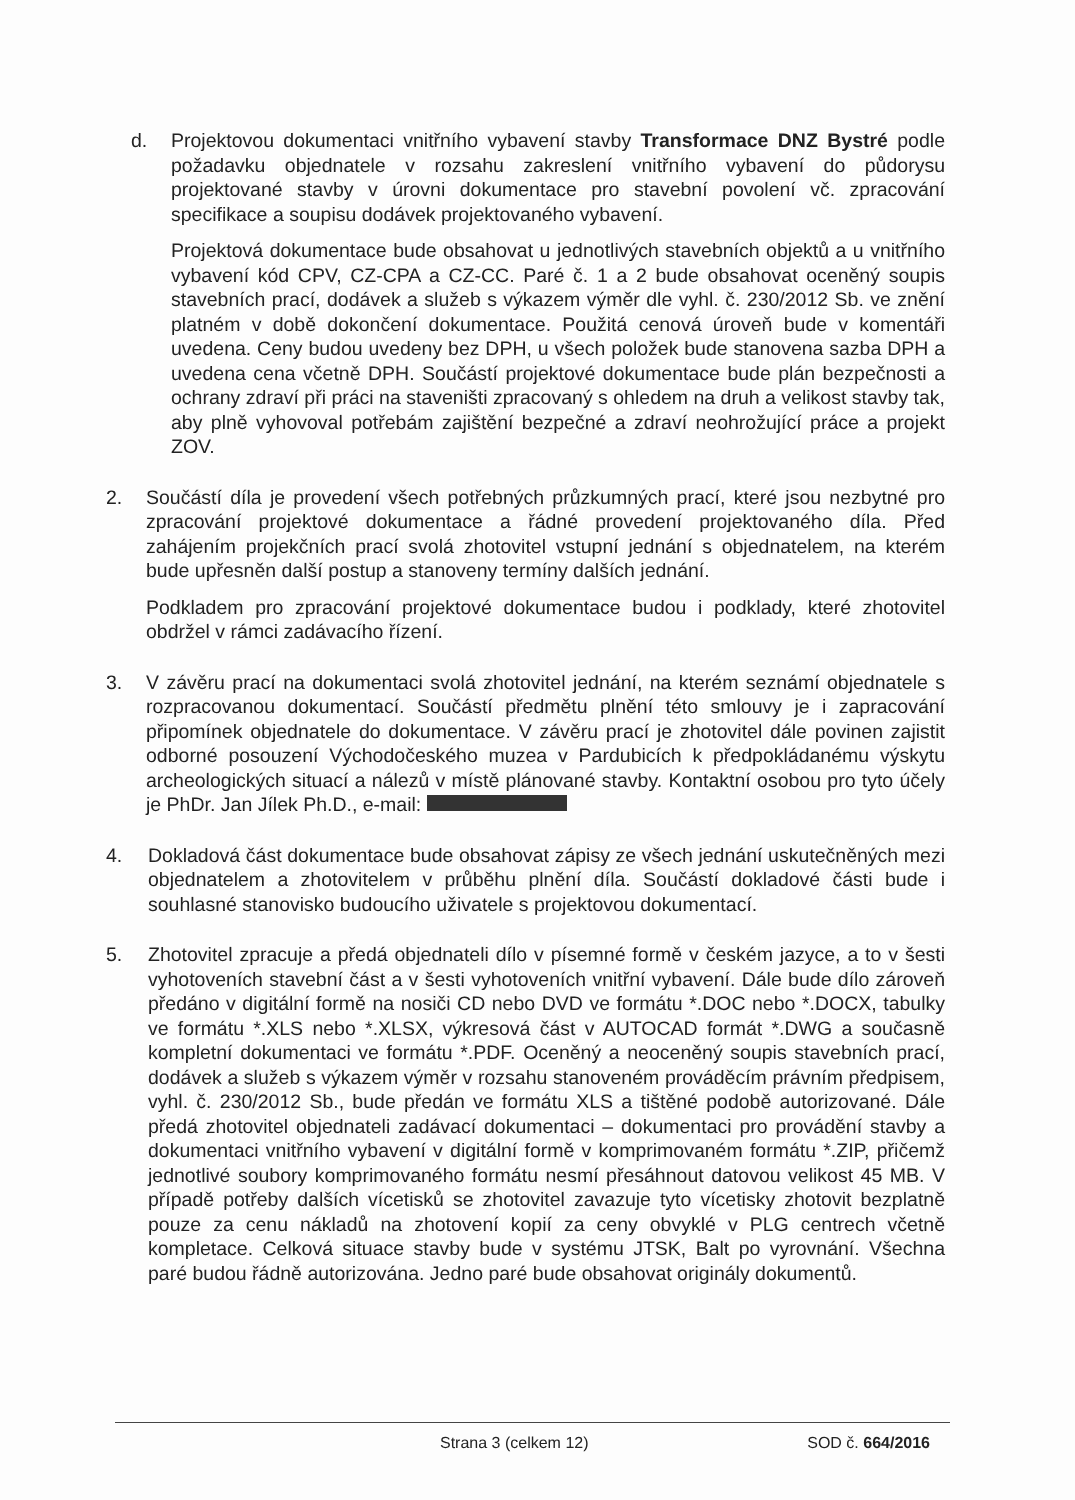d. Projektovou dokumentaci vnitřního vybavení stavby Transformace DNZ Bystré podle požadavku objednatele v rozsahu zakreslení vnitřního vybavení do půdorysu projektované stavby v úrovni dokumentace pro stavební povolení vč. zpracování specifikace a soupisu dodávek projektovaného vybavení.
Projektová dokumentace bude obsahovat u jednotlivých stavebních objektů a u vnitřního vybavení kód CPV, CZ-CPA a CZ-CC. Paré č. 1 a 2 bude obsahovat oceněný soupis stavebních prací, dodávek a služeb s výkazem výměr dle vyhl. č. 230/2012 Sb. ve znění platném v době dokončení dokumentace. Použitá cenová úroveň bude v komentáři uvedena. Ceny budou uvedeny bez DPH, u všech položek bude stanovena sazba DPH a uvedena cena včetně DPH. Součástí projektové dokumentace bude plán bezpečnosti a ochrany zdraví při práci na staveništi zpracovaný s ohledem na druh a velikost stavby tak, aby plně vyhovoval potřebám zajištění bezpečné a zdraví neohrožující práce a projekt ZOV.
2. Součástí díla je provedení všech potřebných průzkumných prací, které jsou nezbytné pro zpracování projektové dokumentace a řádné provedení projektovaného díla. Před zahájením projekčních prací svolá zhotovitel vstupní jednání s objednatelem, na kterém bude upřesněn další postup a stanoveny termíny dalších jednání.
Podkladem pro zpracování projektové dokumentace budou i podklady, které zhotovitel obdržel v rámci zadávacího řízení.
3. V závěru prací na dokumentaci svolá zhotovitel jednání, na kterém seznámí objednatele s rozpracovanou dokumentací. Součástí předmětu plnění této smlouvy je i zapracování připomínek objednatele do dokumentace. V závěru prací je zhotovitel dále povinen zajistit odborné posouzení Východočeského muzea v Pardubicích k předpokládanému výskytu archeologických situací a nálezů v místě plánované stavby. Kontaktní osobou pro tyto účely je PhDr. Jan Jílek Ph.D., e-mail:
4. Dokladová část dokumentace bude obsahovat zápisy ze všech jednání uskutečněných mezi objednatelem a zhotovitelem v průběhu plnění díla. Součástí dokladové části bude i souhlasné stanovisko budoucího uživatele s projektovou dokumentací.
5. Zhotovitel zpracuje a předá objednateli dílo v písemné formě v českém jazyce, a to v šesti vyhotoveních stavební část a v šesti vyhotoveních vnitřní vybavení. Dále bude dílo zároveň předáno v digitální formě na nosiči CD nebo DVD ve formátu *.DOC nebo *.DOCX, tabulky ve formátu *.XLS nebo *.XLSX, výkresová část v AUTOCAD formát *.DWG a současně kompletní dokumentaci ve formátu *.PDF. Oceněný a neoceněný soupis stavebních prací, dodávek a služeb s výkazem výměr v rozsahu stanoveném prováděcím právním předpisem, vyhl. č. 230/2012 Sb., bude předán ve formátu XLS a tištěné podobě autorizované. Dále předá zhotovitel objednateli zadávací dokumentaci – dokumentaci pro provádění stavby a dokumentaci vnitřního vybavení v digitální formě v komprimovaném formátu *.ZIP, přičemž jednotlivé soubory komprimovaného formátu nesmí přesáhnout datovou velikost 45 MB. V případě potřeby dalších vícetisků se zhotovitel zavazuje tyto vícetisky zhotovit bezplatně pouze za cenu nákladů na zhotovení kopií za ceny obvyklé v PLG centrech včetně kompletace. Celková situace stavby bude v systému JTSK, Balt po vyrovnání. Všechna paré budou řádně autorizována. Jedno paré bude obsahovat originály dokumentů.
Strana 3 (celkem 12) SOD č. 664/2016